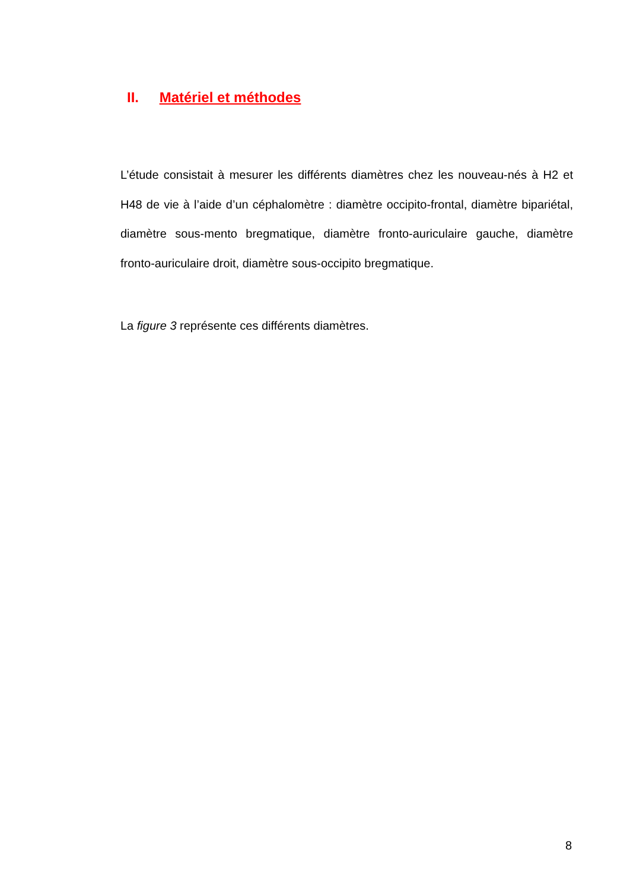II. Matériel et méthodes
L’étude consistait à mesurer les différents diamètres chez les nouveau-nés à H2 et H48 de vie à l’aide d’un céphalomètre : diamètre occipito-frontal, diamètre bipariétal, diamètre sous-mento bregmatique, diamètre fronto-auriculaire gauche, diamètre fronto-auriculaire droit, diamètre sous-occipito bregmatique.
La figure 3 représente ces différents diamètres.
8